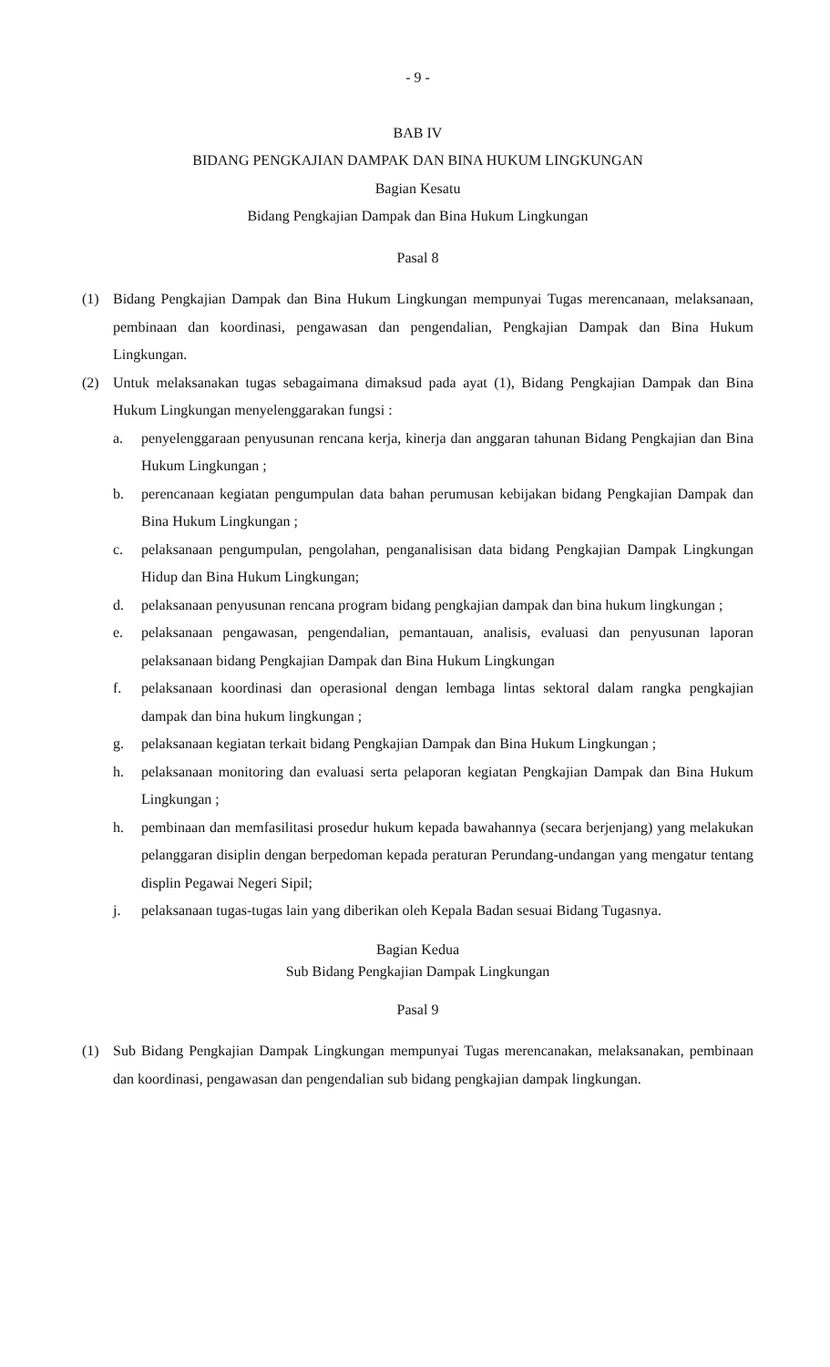- 9 -
BAB IV
BIDANG PENGKAJIAN DAMPAK DAN BINA HUKUM LINGKUNGAN
Bagian Kesatu
Bidang Pengkajian Dampak dan Bina Hukum Lingkungan
Pasal 8
(1) Bidang Pengkajian Dampak dan Bina Hukum Lingkungan mempunyai Tugas merencanaan, melaksanaan, pembinaan dan koordinasi, pengawasan dan pengendalian, Pengkajian Dampak dan Bina Hukum Lingkungan.
(2) Untuk melaksanakan tugas sebagaimana dimaksud pada ayat (1), Bidang Pengkajian Dampak dan Bina Hukum Lingkungan menyelenggarakan fungsi :
a. penyelenggaraan penyusunan rencana kerja, kinerja dan anggaran tahunan Bidang Pengkajian dan Bina Hukum Lingkungan ;
b. perencanaan kegiatan pengumpulan data bahan perumusan kebijakan bidang Pengkajian Dampak dan Bina Hukum Lingkungan ;
c. pelaksanaan pengumpulan, pengolahan, penganalisisan data bidang Pengkajian Dampak Lingkungan Hidup dan Bina Hukum Lingkungan;
d. pelaksanaan penyusunan rencana program bidang pengkajian dampak dan bina hukum lingkungan ;
e. pelaksanaan pengawasan, pengendalian, pemantauan, analisis, evaluasi dan penyusunan laporan pelaksanaan bidang Pengkajian Dampak dan Bina Hukum Lingkungan
f. pelaksanaan koordinasi dan operasional dengan lembaga lintas sektoral dalam rangka pengkajian dampak dan bina hukum lingkungan ;
g. pelaksanaan kegiatan terkait bidang Pengkajian Dampak dan Bina Hukum Lingkungan ;
h. pelaksanaan monitoring dan evaluasi serta pelaporan kegiatan Pengkajian Dampak dan Bina Hukum Lingkungan ;
h. pembinaan dan memfasilitasi prosedur hukum kepada bawahannya (secara berjenjang) yang melakukan pelanggaran disiplin dengan berpedoman kepada peraturan Perundang-undangan yang mengatur tentang displin Pegawai Negeri Sipil;
j. pelaksanaan tugas-tugas lain yang diberikan oleh Kepala Badan sesuai Bidang Tugasnya.
Bagian Kedua
Sub Bidang Pengkajian Dampak Lingkungan
Pasal 9
(1) Sub Bidang Pengkajian Dampak Lingkungan mempunyai Tugas merencanakan, melaksanakan, pembinaan dan koordinasi, pengawasan dan pengendalian sub bidang pengkajian dampak lingkungan.